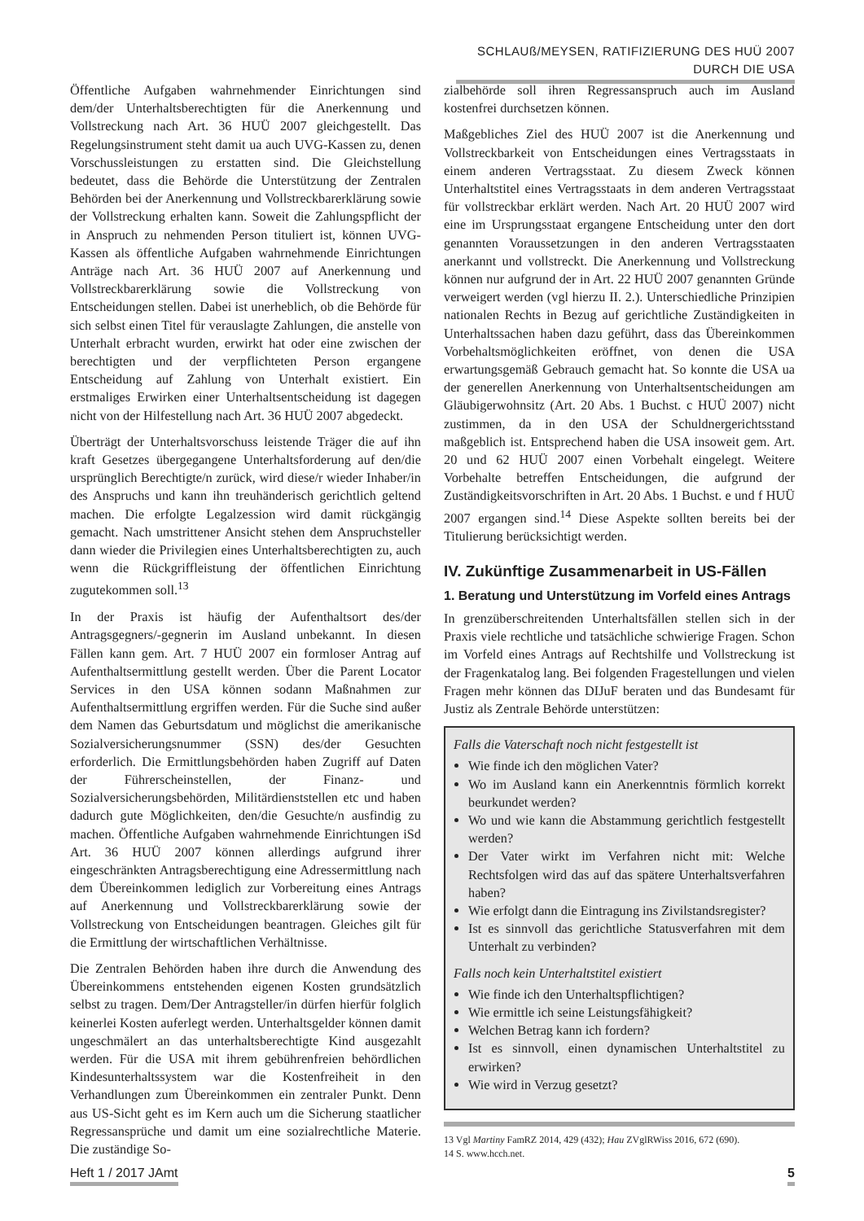SCHLAUß/MEYSEN, RATIFIZIERUNG DES HUÜ 2007 DURCH DIE USA
Öffentliche Aufgaben wahrnehmender Einrichtungen sind dem/der Unterhaltsberechtigten für die Anerkennung und Vollstreckung nach Art. 36 HUÜ 2007 gleichgestellt. Das Regelungsinstrument steht damit ua auch UVG-Kassen zu, denen Vorschussleistungen zu erstatten sind. Die Gleichstellung bedeutet, dass die Behörde die Unterstützung der Zentralen Behörden bei der Anerkennung und Vollstreckbarerklärung sowie der Vollstreckung erhalten kann. Soweit die Zahlungspflicht der in Anspruch zu nehmenden Person tituliert ist, können UVG-Kassen als öffentliche Aufgaben wahrnehmende Einrichtungen Anträge nach Art. 36 HUÜ 2007 auf Anerkennung und Vollstreckbarerklärung sowie die Vollstreckung von Entscheidungen stellen. Dabei ist unerheblich, ob die Behörde für sich selbst einen Titel für verauslagte Zahlungen, die anstelle von Unterhalt erbracht wurden, erwirkt hat oder eine zwischen der berechtigten und der verpflichteten Person ergangene Entscheidung auf Zahlung von Unterhalt existiert. Ein erstmaliges Erwirken einer Unterhaltsentscheidung ist dagegen nicht von der Hilfestellung nach Art. 36 HUÜ 2007 abgedeckt.
Überträgt der Unterhaltsvorschuss leistende Träger die auf ihn kraft Gesetzes übergegangene Unterhaltsforderung auf den/die ursprünglich Berechtigte/n zurück, wird diese/r wieder Inhaber/in des Anspruchs und kann ihn treuhänderisch gerichtlich geltend machen. Die erfolgte Legalzession wird damit rückgängig gemacht. Nach umstrittener Ansicht stehen dem Anspruchsteller dann wieder die Privilegien eines Unterhaltsberechtigten zu, auch wenn die Rückgriffleistung der öffentlichen Einrichtung zugutekommen soll.<sup>13</sup>
In der Praxis ist häufig der Aufenthaltsort des/der Antragsgegners/-gegnerin im Ausland unbekannt. In diesen Fällen kann gem. Art. 7 HUÜ 2007 ein formloser Antrag auf Aufenthaltsermittlung gestellt werden. Über die Parent Locator Services in den USA können sodann Maßnahmen zur Aufenthaltsermittlung ergriffen werden. Für die Suche sind außer dem Namen das Geburtsdatum und möglichst die amerikanische Sozialversicherungsnummer (SSN) des/der Gesuchten erforderlich. Die Ermittlungsbehörden haben Zugriff auf Daten der Führerscheinstellen, der Finanz- und Sozialversicherungsbehörden, Militärdienststellen etc und haben dadurch gute Möglichkeiten, den/die Gesuchte/n ausfindig zu machen. Öffentliche Aufgaben wahrnehmende Einrichtungen iSd Art. 36 HUÜ 2007 können allerdings aufgrund ihrer eingeschränkten Antragsberechtigung eine Adressermittlung nach dem Übereinkommen lediglich zur Vorbereitung eines Antrags auf Anerkennung und Vollstreckbarerklärung sowie der Vollstreckung von Entscheidungen beantragen. Gleiches gilt für die Ermittlung der wirtschaftlichen Verhältnisse.
Die Zentralen Behörden haben ihre durch die Anwendung des Übereinkommens entstehenden eigenen Kosten grundsätzlich selbst zu tragen. Dem/Der Antragsteller/in dürfen hierfür folglich keinerlei Kosten auferlegt werden. Unterhaltsgelder können damit ungeschmälert an das unterhaltsberechtigte Kind ausgezahlt werden. Für die USA mit ihrem gebührenfreien behördlichen Kindesunterhaltssystem war die Kostenfreiheit in den Verhandlungen zum Übereinkommen ein zentraler Punkt. Denn aus US-Sicht geht es im Kern auch um die Sicherung staatlicher Regressansprüche und damit um eine sozialrechtliche Materie. Die zuständige So-
zialbehörde soll ihren Regressanspruch auch im Ausland kostenfrei durchsetzen können.
Maßgebliches Ziel des HUÜ 2007 ist die Anerkennung und Vollstreckbarkeit von Entscheidungen eines Vertragsstaats in einem anderen Vertragsstaat. Zu diesem Zweck können Unterhaltstitel eines Vertragsstaats in dem anderen Vertragsstaat für vollstreckbar erklärt werden. Nach Art. 20 HUÜ 2007 wird eine im Ursprungsstaat ergangene Entscheidung unter den dort genannten Voraussetzungen in den anderen Vertragsstaaten anerkannt und vollstreckt. Die Anerkennung und Vollstreckung können nur aufgrund der in Art. 22 HUÜ 2007 genannten Gründe verweigert werden (vgl hierzu II. 2.). Unterschiedliche Prinzipien nationalen Rechts in Bezug auf gerichtliche Zuständigkeiten in Unterhaltssachen haben dazu geführt, dass das Übereinkommen Vorbehaltsmöglichkeiten eröffnet, von denen die USA erwartungsgemäß Gebrauch gemacht hat. So konnte die USA ua der generellen Anerkennung von Unterhaltsentscheidungen am Gläubigerwohnsitz (Art. 20 Abs. 1 Buchst. c HUÜ 2007) nicht zustimmen, da in den USA der Schuldnergerichtsstand maßgeblich ist. Entsprechend haben die USA insoweit gem. Art. 20 und 62 HUÜ 2007 einen Vorbehalt eingelegt. Weitere Vorbehalte betreffen Entscheidungen, die aufgrund der Zuständigkeitsvorschriften in Art. 20 Abs. 1 Buchst. e und f HUÜ 2007 ergangen sind.<sup>14</sup> Diese Aspekte sollten bereits bei der Titulierung berücksichtigt werden.
IV. Zukünftige Zusammenarbeit in US-Fällen
1. Beratung und Unterstützung im Vorfeld eines Antrags
In grenzüberschreitenden Unterhaltsfällen stellen sich in der Praxis viele rechtliche und tatsächliche schwierige Fragen. Schon im Vorfeld eines Antrags auf Rechtshilfe und Vollstreckung ist der Fragenkatalog lang. Bei folgenden Fragestellungen und vielen Fragen mehr können das DIJuF beraten und das Bundesamt für Justiz als Zentrale Behörde unterstützen:
Falls die Vaterschaft noch nicht festgestellt ist
Wie finde ich den möglichen Vater?
Wo im Ausland kann ein Anerkenntnis förmlich korrekt beurkundet werden?
Wo und wie kann die Abstammung gerichtlich festgestellt werden?
Der Vater wirkt im Verfahren nicht mit: Welche Rechtsfolgen wird das auf das spätere Unterhaltsverfahren haben?
Wie erfolgt dann die Eintragung ins Zivilstandsregister?
Ist es sinnvoll das gerichtliche Statusverfahren mit dem Unterhalt zu verbinden?
Falls noch kein Unterhaltstitel existiert
Wie finde ich den Unterhaltspflichtigen?
Wie ermittle ich seine Leistungsfähigkeit?
Welchen Betrag kann ich fordern?
Ist es sinnvoll, einen dynamischen Unterhaltstitel zu erwirken?
Wie wird in Verzug gesetzt?
13 Vgl Martiny FamRZ 2014, 429 (432); Hau ZVglRWiss 2016, 672 (690).
14 S. www.hcch.net.
Heft 1 / 2017 JAmt 5